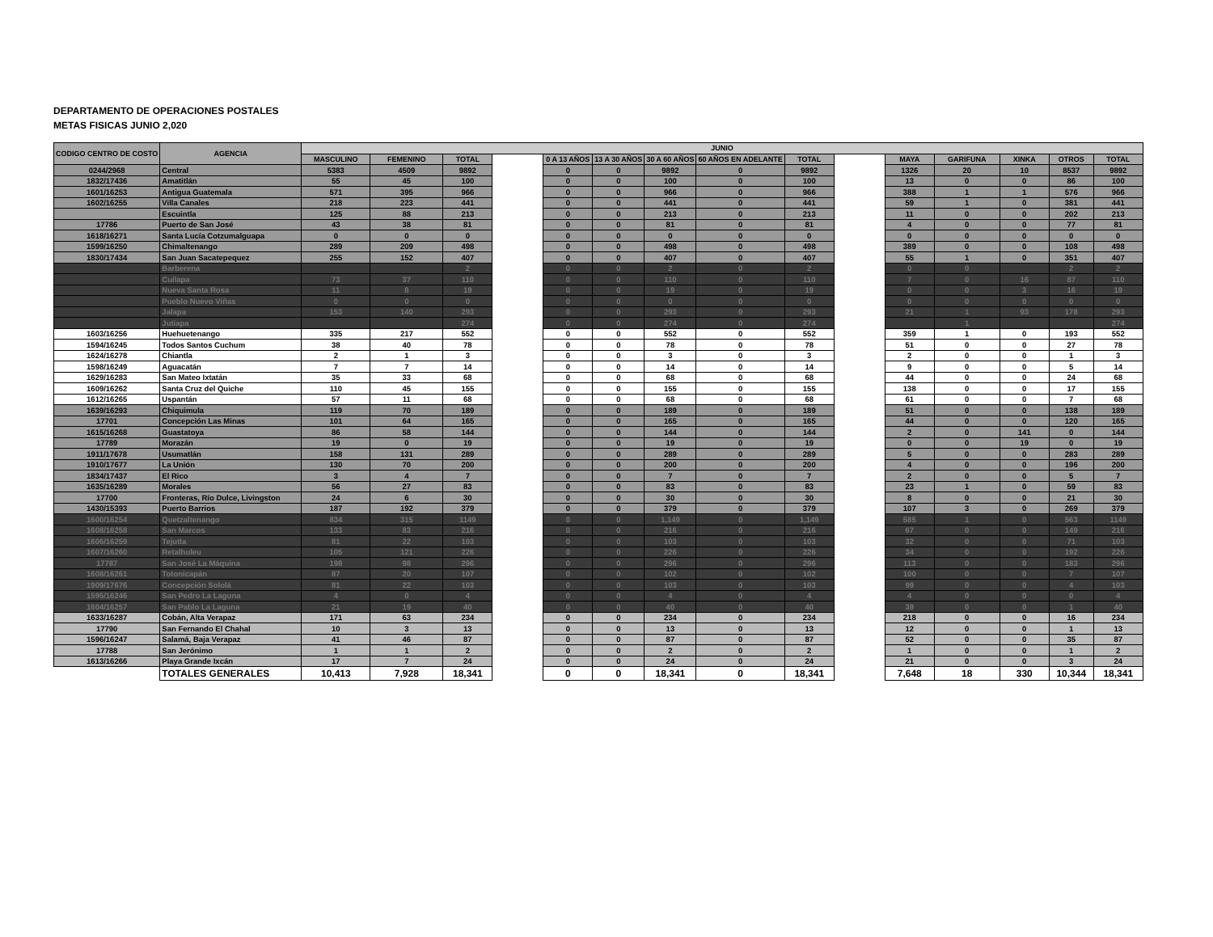DEPARTAMENTO DE OPERACIONES POSTALES
METAS FISICAS JUNIO 2,020
| CODIGO CENTRO DE COSTO | AGENCIA | JUNIO | | | | | | | | | | | | | | |
| --- | --- | --- | --- | --- | --- | --- | --- | --- | --- | --- | --- | --- | --- | --- | --- | --- |
| | | MASCULINO | FEMENINO | TOTAL | | 0 A 13 AÑOS | 13 A 30 AÑOS | 30 A 60 AÑOS | 60 AÑOS EN ADELANTE | TOTAL | | MAYA | GARIFUNA | XINKA | OTROS | TOTAL |
| 0244/2968 | Central | 5383 | 4509 | 9892 | | 0 | 0 | 9892 | 0 | 9892 | | 1326 | 20 | 10 | 8537 | 9892 |
| 1832/17436 | Amatitlán | 55 | 45 | 100 | | 0 | 0 | 100 | 0 | 100 | | 13 | 0 | 0 | 86 | 100 |
| 1601/16253 | Antigua Guatemala | 571 | 395 | 966 | | 0 | 0 | 966 | 0 | 966 | | 388 | 1 | 1 | 576 | 966 |
| 1602/16255 | Villa Canales | 218 | 223 | 441 | | 0 | 0 | 441 | 0 | 441 | | 59 | 1 | 0 | 381 | 441 |
| | Escuintla | 125 | 88 | 213 | | 0 | 0 | 213 | 0 | 213 | | 11 | 0 | 0 | 202 | 213 |
| 17786 | Puerto de San José | 43 | 38 | 81 | | 0 | 0 | 81 | 0 | 81 | | 4 | 0 | 0 | 77 | 81 |
| 1618/16271 | Santa Lucía Cotzumalguapa | 0 | 0 | 0 | | 0 | 0 | 0 | 0 | 0 | | 0 | 0 | 0 | 0 | 0 |
| 1599/16250 | Chimaltenango | 289 | 209 | 498 | | 0 | 0 | 498 | 0 | 498 | | 389 | 0 | 0 | 108 | 498 |
| 1830/17434 | San Juan Sacatepequez | 255 | 152 | 407 | | 0 | 0 | 407 | 0 | 407 | | 55 | 1 | 0 | 351 | 407 |
| | Barberena | | | 2 | | 0 | 0 | 2 | 0 | 2 | | 0 | 0 | | 2 | 2 |
| | Cuilapa | 73 | 37 | 110 | | 0 | 0 | 110 | 0 | 110 | | 7 | 0 | 16 | 87 | 110 |
| | Nueva Santa Rosa | 11 | 8 | 19 | | 0 | 0 | 19 | 0 | 19 | | 0 | 0 | 3 | 16 | 19 |
| | Pueblo Nuevo Viñas | 0 | 0 | 0 | | 0 | 0 | 0 | 0 | 0 | | 0 | 0 | 0 | 0 | 0 |
| | Jalapa | 153 | 140 | 293 | | 0 | 0 | 293 | 0 | 293 | | 21 | 1 | 93 | 178 | 293 |
| | Jutiapa | | | 274 | | 0 | 0 | 274 | 0 | 274 | | | 1 | | | 274 |
| 1603/16256 | Huehuetenango | 335 | 217 | 552 | | 0 | 0 | 552 | 0 | 552 | | 359 | 1 | 0 | 193 | 552 |
| 1594/16245 | Todos Santos Cuchum | 38 | 40 | 78 | | 0 | 0 | 78 | 0 | 78 | | 51 | 0 | 0 | 27 | 78 |
| 1624/16278 | Chiantla | 2 | 1 | 3 | | 0 | 0 | 3 | 0 | 3 | | 2 | 0 | 0 | 1 | 3 |
| 1598/16249 | Aguacatán | 7 | 7 | 14 | | 0 | 0 | 14 | 0 | 14 | | 9 | 0 | 0 | 5 | 14 |
| 1629/16283 | San Mateo Ixtatán | 35 | 33 | 68 | | 0 | 0 | 68 | 0 | 68 | | 44 | 0 | 0 | 24 | 68 |
| 1609/16262 | Santa Cruz del Quiche | 110 | 45 | 155 | | 0 | 0 | 155 | 0 | 155 | | 138 | 0 | 0 | 17 | 155 |
| 1612/16265 | Uspantán | 57 | 11 | 68 | | 0 | 0 | 68 | 0 | 68 | | 61 | 0 | 0 | 7 | 68 |
| 1639/16293 | Chiquimula | 119 | 70 | 189 | | 0 | 0 | 189 | 0 | 189 | | 51 | 0 | 0 | 138 | 189 |
| 17701 | Concepción Las Minas | 101 | 64 | 165 | | 0 | 0 | 165 | 0 | 165 | | 44 | 0 | 0 | 120 | 165 |
| 1615/16268 | Guastatoya | 86 | 58 | 144 | | 0 | 0 | 144 | 0 | 144 | | 2 | 0 | 141 | 0 | 144 |
| 17789 | Morazán | 19 | 0 | 19 | | 0 | 0 | 19 | 0 | 19 | | 0 | 0 | 19 | 0 | 19 |
| 1911/17678 | Usumatlán | 158 | 131 | 289 | | 0 | 0 | 289 | 0 | 289 | | 5 | 0 | 0 | 283 | 289 |
| 1910/17677 | La Unión | 130 | 70 | 200 | | 0 | 0 | 200 | 0 | 200 | | 4 | 0 | 0 | 196 | 200 |
| 1834/17437 | El Rico | 3 | 4 | 7 | | 0 | 0 | 7 | 0 | 7 | | 2 | 0 | 0 | 5 | 7 |
| 1635/16289 | Morales | 56 | 27 | 83 | | 0 | 0 | 83 | 0 | 83 | | 23 | 1 | 0 | 59 | 83 |
| 17700 | Fronteras, Río Dulce, Livingston | 24 | 6 | 30 | | 0 | 0 | 30 | 0 | 30 | | 8 | 0 | 0 | 21 | 30 |
| 1430/15393 | Puerto Barrios | 187 | 192 | 379 | | 0 | 0 | 379 | 0 | 379 | | 107 | 3 | 0 | 269 | 379 |
| 1600/16254 | Quetzaltenango | 834 | 315 | 1149 | | 0 | 0 | 1,149 | 0 | 1,149 | | 585 | 1 | 0 | 563 | 1149 |
| 1608/16258 | San Marcos | 133 | 83 | 216 | | 0 | 0 | 216 | 0 | 216 | | 67 | 0 | 0 | 149 | 216 |
| 1606/16259 | Tejutla | 81 | 22 | 103 | | 0 | 0 | 103 | 0 | 103 | | 32 | 0 | 0 | 71 | 103 |
| 1607/16260 | Retalhuleu | 105 | 121 | 226 | | 0 | 0 | 226 | 0 | 226 | | 34 | 0 | 0 | 192 | 226 |
| 17787 | San José La Máquina | 198 | 98 | 296 | | 0 | 0 | 296 | 0 | 296 | | 113 | 0 | 0 | 183 | 296 |
| 1608/16261 | Totonicapán | 87 | 20 | 107 | | 0 | 0 | 102 | 0 | 102 | | 100 | 0 | 0 | 7 | 107 |
| 1909/17676 | Concepción Sololá | 81 | 22 | 103 | | 0 | 0 | 103 | 0 | 103 | | 99 | 0 | 0 | 4 | 103 |
| 1595/16246 | San Pedro La Laguna | 4 | 0 | 4 | | 0 | 0 | 4 | 0 | 4 | | 4 | 0 | 0 | 0 | 4 |
| 1604/16257 | San Pablo La Laguna | 21 | 19 | 40 | | 0 | 0 | 40 | 0 | 40 | | 39 | 0 | 0 | 1 | 40 |
| 1633/16287 | Cobán, Alta Verapaz | 171 | 63 | 234 | | 0 | 0 | 234 | 0 | 234 | | 218 | 0 | 0 | 16 | 234 |
| 17790 | San Fernando El Chahal | 10 | 3 | 13 | | 0 | 0 | 13 | 0 | 13 | | 12 | 0 | 0 | 1 | 13 |
| 1596/16247 | Salamá, Baja Verapaz | 41 | 46 | 87 | | 0 | 0 | 87 | 0 | 87 | | 52 | 0 | 0 | 35 | 87 |
| 17788 | San Jerónimo | 1 | 1 | 2 | | 0 | 0 | 2 | 0 | 2 | | 1 | 0 | 0 | 1 | 2 |
| 1613/16266 | Playa Grande Ixcán | 17 | 7 | 24 | | 0 | 0 | 24 | 0 | 24 | | 21 | 0 | 0 | 3 | 24 |
| | TOTALES GENERALES | 10,413 | 7,928 | 18,341 | | 0 | 0 | 18,341 | 0 | 18,341 | | 7,648 | 18 | 330 | 10,344 | 18,341 |